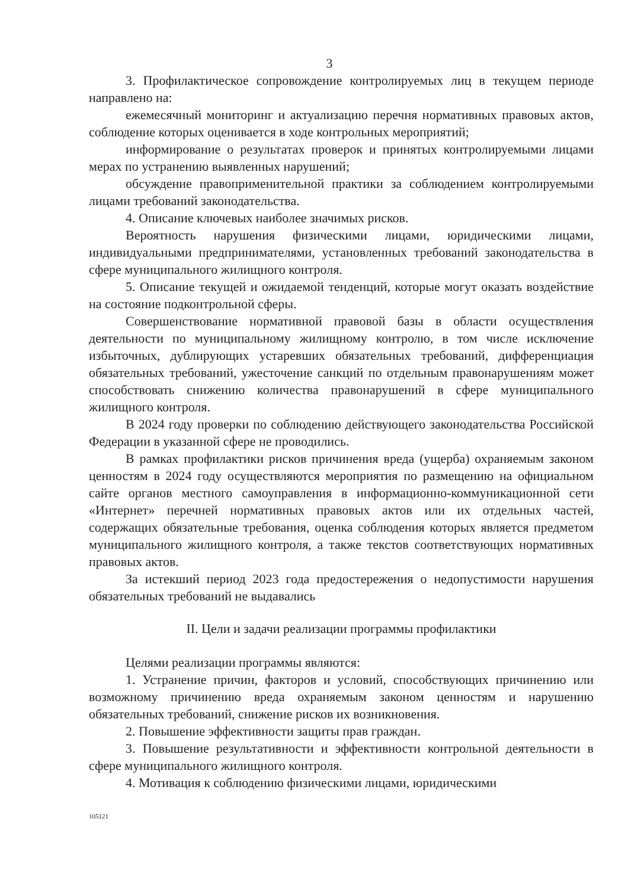3
3. Профилактическое сопровождение контролируемых лиц в текущем периоде направлено на:
ежемесячный мониторинг и актуализацию перечня нормативных правовых актов, соблюдение которых оценивается в ходе контрольных мероприятий;
информирование о результатах проверок и принятых контролируемыми лицами мерах по устранению выявленных нарушений;
обсуждение правоприменительной практики за соблюдением контролируемыми лицами требований законодательства.
4. Описание ключевых наиболее значимых рисков.
Вероятность нарушения физическими лицами, юридическими лицами, индивидуальными предпринимателями, установленных требований законодательства в сфере муниципального жилищного контроля.
5. Описание текущей и ожидаемой тенденций, которые могут оказать воздействие на состояние подконтрольной сферы.
Совершенствование нормативной правовой базы в области осуществления деятельности по муниципальному жилищному контролю, в том числе исключение избыточных, дублирующих устаревших обязательных требований, дифференциация обязательных требований, ужесточение санкций по отдельным правонарушениям может способствовать снижению количества правонарушений в сфере муниципального жилищного контроля.
В 2024 году проверки по соблюдению действующего законодательства Российской Федерации в указанной сфере не проводились.
В рамках профилактики рисков причинения вреда (ущерба) охраняемым законом ценностям в 2024 году осуществляются мероприятия по размещению на официальном сайте органов местного самоуправления в информационно-коммуникационной сети «Интернет» перечней нормативных правовых актов или их отдельных частей, содержащих обязательные требования, оценка соблюдения которых является предметом муниципального жилищного контроля, а также текстов соответствующих нормативных правовых актов.
За истекший период 2023 года предостережения о недопустимости нарушения обязательных требований не выдавались
II. Цели и задачи реализации программы профилактики
Целями реализации программы являются:
1. Устранение причин, факторов и условий, способствующих причинению или возможному причинению вреда охраняемым законом ценностям и нарушению обязательных требований, снижение рисков их возникновения.
2. Повышение эффективности защиты прав граждан.
3. Повышение результативности и эффективности контрольной деятельности в сфере муниципального жилищного контроля.
4. Мотивация к соблюдению физическими лицами, юридическими
105121